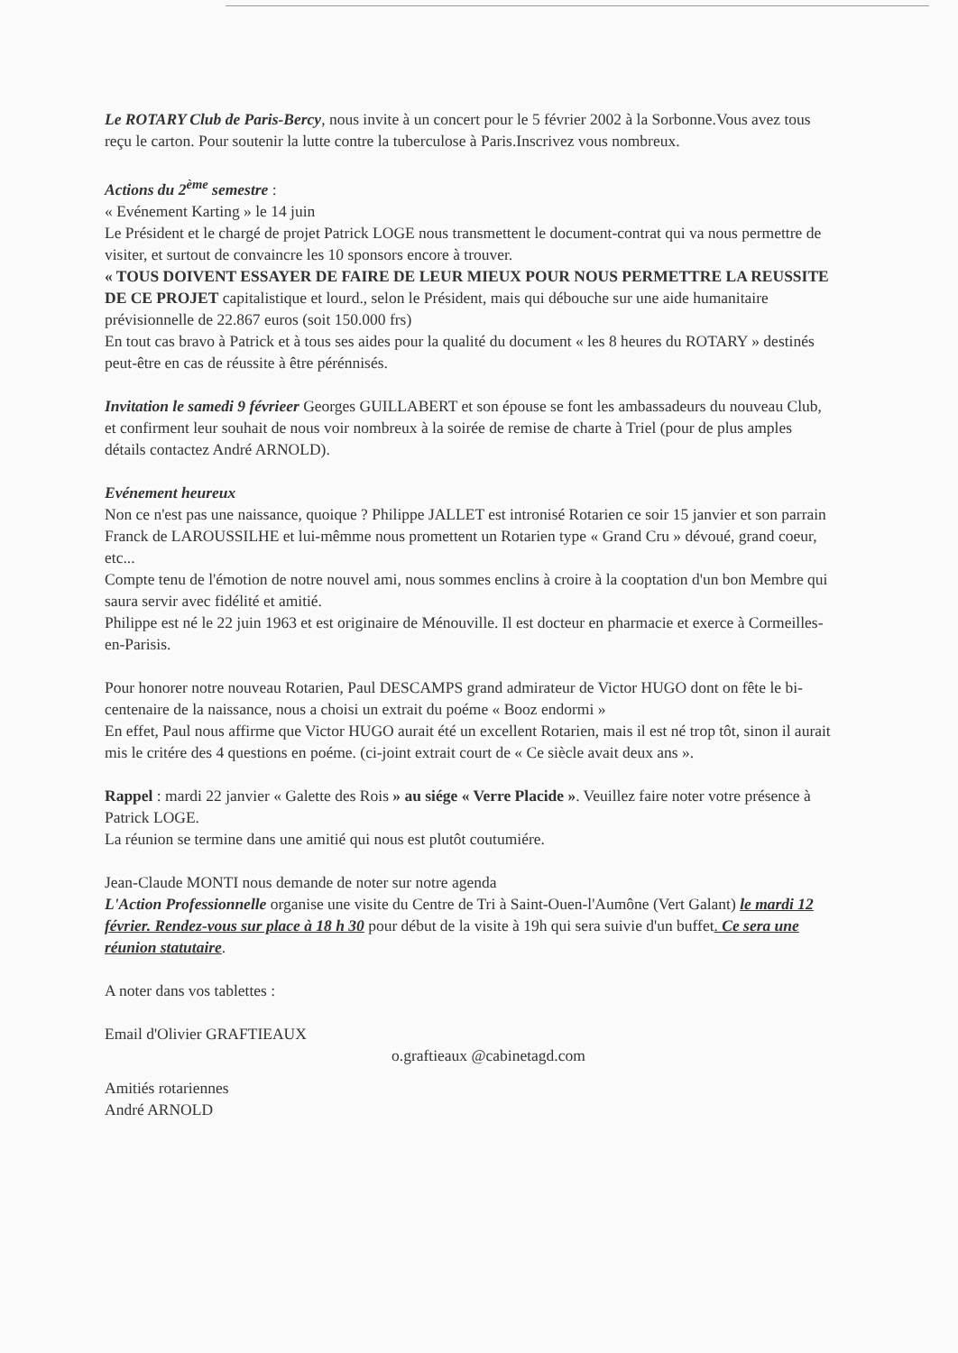Le ROTARY Club de Paris-Bercy, nous invite à un concert pour le 5 février 2002 à la Sorbonne.Vous avez tous reçu le carton. Pour soutenir la lutte contre la tuberculose à Paris.Inscrivez vous nombreux.
Actions du 2<sup>ème</sup> semestre :
« Evénement Karting » le 14 juin
Le Président et le chargé de projet Patrick LOGE nous transmettent le document-contrat qui va nous permettre de visiter, et surtout de convaincre les 10 sponsors encore à trouver.
« TOUS DOIVENT ESSAYER DE FAIRE DE LEUR MIEUX POUR NOUS PERMETTRE LA REUSSITE DE CE PROJET capitalistique et lourd., selon le Président, mais qui débouche sur une aide humanitaire prévisionnelle de 22.867 euros (soit 150.000 frs)
En tout cas bravo à Patrick et à tous ses aides pour la qualité du document « les 8 heures du ROTARY » destinés peut-être en cas de réussite à être pérénnisés.
Invitation le samedi 9 févrieer Georges GUILLABERT et son épouse se font les ambassadeurs du nouveau Club, et confirment leur souhait de nous voir nombreux à la soirée de remise de charte à Triel (pour de plus amples détails contactez André ARNOLD).
Evénement heureux
Non ce n'est pas une naissance, quoique ? Philippe JALLET est intronisé Rotarien ce soir 15 janvier et son parrain Franck de LAROUSSILHE et lui-mêmme nous promettent un Rotarien type « Grand Cru » dévoué, grand coeur, etc...
Compte tenu de l'émotion de notre nouvel ami, nous sommes enclins à croire à la cooptation d'un bon Membre qui saura servir avec fidélité et amitié.
Philippe est né le 22 juin 1963 et est originaire de Ménouville. Il est docteur en pharmacie et exerce à Cormeilles-en-Parisis.
Pour honorer notre nouveau Rotarien, Paul DESCAMPS grand admirateur de Victor HUGO dont on fête le bi-centenaire de la naissance, nous a choisi un extrait du poéme « Booz endormi »
En effet, Paul nous affirme que Victor HUGO aurait été un excellent Rotarien, mais il est né trop tôt, sinon il aurait mis le critére des 4 questions en poéme. (ci-joint extrait court de « Ce siècle avait deux ans ».
Rappel : mardi 22 janvier « Galette des Rois » au siége « Verre Placide ». Veuillez faire noter votre présence à Patrick LOGE.
La réunion se termine dans une amitié qui nous est plutôt coutumiére.
Jean-Claude MONTI nous demande de noter sur notre agenda
L'Action Professionnelle organise une visite du Centre de Tri à Saint-Ouen-l'Aumône (Vert Galant) le mardi 12 février. Rendez-vous sur place à 18 h 30 pour début de la visite à 19h qui sera suivie d'un buffet. Ce sera une réunion statutaire.
A noter dans vos tablettes :
Email d'Olivier GRAFTIEAUX
o.graftieaux @cabinetagd.com
Amitiés rotariennes
André ARNOLD